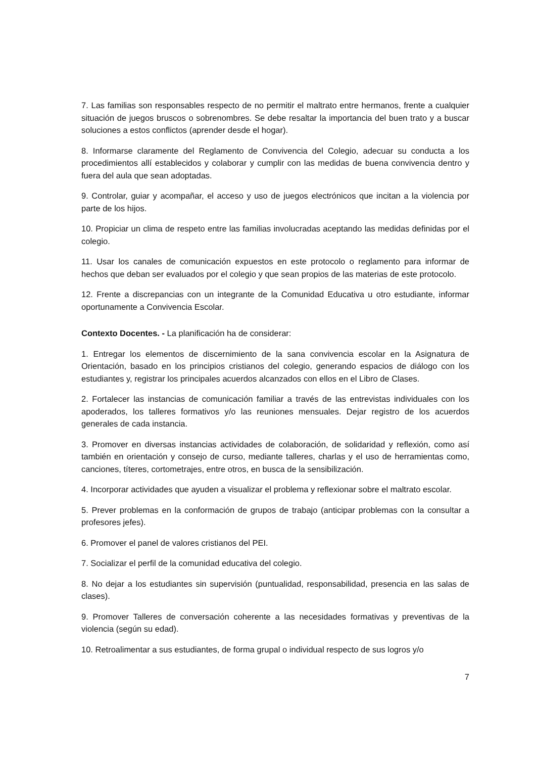7. Las familias son responsables respecto de no permitir el maltrato entre hermanos, frente a cualquier situación de juegos bruscos o sobrenombres. Se debe resaltar la importancia del buen trato y a buscar soluciones a estos conflictos (aprender desde el hogar).
8. Informarse claramente del Reglamento de Convivencia del Colegio, adecuar su conducta a los procedimientos allí establecidos y colaborar y cumplir con las medidas de buena convivencia dentro y fuera del aula que sean adoptadas.
9. Controlar, guiar y acompañar, el acceso y uso de juegos electrónicos que incitan a la violencia por parte de los hijos.
10. Propiciar un clima de respeto entre las familias involucradas aceptando las medidas definidas por el colegio.
11. Usar los canales de comunicación expuestos en este protocolo o reglamento para informar de hechos que deban ser evaluados por el colegio y que sean propios de las materias de este protocolo.
12. Frente a discrepancias con un integrante de la Comunidad Educativa u otro estudiante, informar oportunamente a Convivencia Escolar.
Contexto Docentes. - La planificación ha de considerar:
1. Entregar los elementos de discernimiento de la sana convivencia escolar en la Asignatura de Orientación, basado en los principios cristianos del colegio, generando espacios de diálogo con los estudiantes y, registrar los principales acuerdos alcanzados con ellos en el Libro de Clases.
2. Fortalecer las instancias de comunicación familiar a través de las entrevistas individuales con los apoderados, los talleres formativos y/o las reuniones mensuales. Dejar registro de los acuerdos generales de cada instancia.
3. Promover en diversas instancias actividades de colaboración, de solidaridad y reflexión, como así también en orientación y consejo de curso, mediante talleres, charlas y el uso de herramientas como, canciones, títeres, cortometrajes, entre otros, en busca de la sensibilización.
4. Incorporar actividades que ayuden a visualizar el problema y reflexionar sobre el maltrato escolar.
5. Prever problemas en la conformación de grupos de trabajo (anticipar problemas con la consultar a profesores jefes).
6. Promover el panel de valores cristianos del PEI.
7. Socializar el perfil de la comunidad educativa del colegio.
8. No dejar a los estudiantes sin supervisión (puntualidad, responsabilidad, presencia en las salas de clases).
9. Promover Talleres de conversación coherente a las necesidades formativas y preventivas de la violencia (según su edad).
10. Retroalimentar a sus estudiantes, de forma grupal o individual respecto de sus logros y/o
7